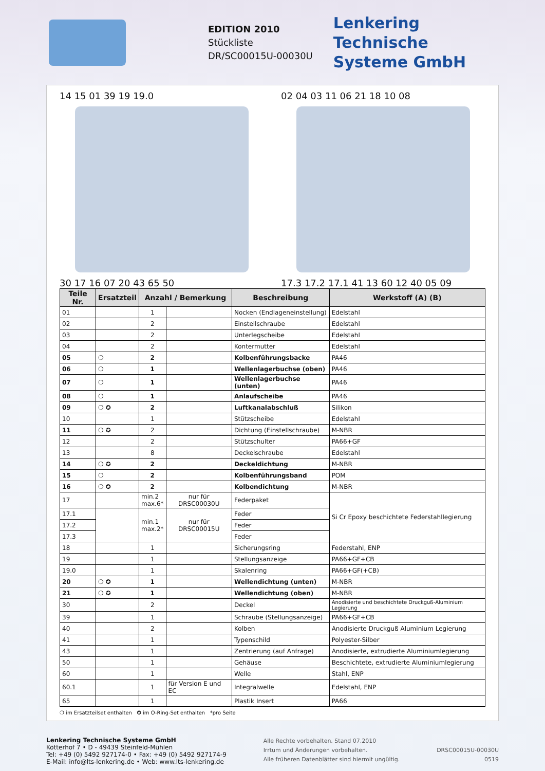EDITION 2010
Stückliste
DR/SC00015U-00030U
Lenkering
Technische
Systeme GmbH
14 15 01 39 19 19.0
30 17 16 07 20 43 65 50
02 04 03 11 06 21 18 10 08
17.3 17.2 17.1 41 13 60 12 40 05 09
| Teile Nr. | Ersatzteil | Anzahl / Bemerkung | | Beschreibung | Werkstoff (A) (B) |
| --- | --- | --- | --- | --- | --- |
| 01 | | 1 | | Nocken (Endlageneinstellung) | Edelstahl |
| 02 | | 2 | | Einstellschraube | Edelstahl |
| 03 | | 2 | | Unterlegscheibe | Edelstahl |
| 04 | | 2 | | Kontermutter | Edelstahl |
| 05 | ❍ | 2 | | Kolbenführungsbacke | PA46 |
| 06 | ❍ | 1 | | Wellenlagerbuchse (oben) | PA46 |
| 07 | ❍ | 1 | | Wellenlagerbuchse (unten) | PA46 |
| 08 | ❍ | 1 | | Anlaufscheibe | PA46 |
| 09 | ❍ ✪ | 2 | | Luftkanalabschluß | Silikon |
| 10 | | 1 | | Stützscheibe | Edelstahl |
| 11 | ❍ ✪ | 2 | | Dichtung (Einstellschraube) | M-NBR |
| 12 | | 2 | | Stützschulter | PA66+GF |
| 13 | | 8 | | Deckelschraube | Edelstahl |
| 14 | ❍ ✪ | 2 | | Deckeldichtung | M-NBR |
| 15 | ❍ | 2 | | Kolbenführungsband | POM |
| 16 | ❍ ✪ | 2 | | Kolbendichtung | M-NBR |
| 17 | | min.2 max.6* | nur für DRSC00030U | Federpaket | Si Cr Epoxy beschichtete Federstahllegierung |
| 17.1 | | min.1 max.2* | nur für DRSC00015U | Feder | |
| 17.2 | | | | Feder | |
| 17.3 | | | | Feder | |
| 18 | | 1 | | Sicherungsring | Federstahl, ENP |
| 19 | | 1 | | Stellungsanzeige | PA66+GF+CB |
| 19.0 | | 1 | | Skalenring | PA66+GF(+CB) |
| 20 | ❍ ✪ | 1 | | Wellendichtung (unten) | M-NBR |
| 21 | ❍ ✪ | 1 | | Wellendichtung (oben) | M-NBR |
| 30 | | 2 | | Deckel | Anodisierte und beschichtete Druckguß-Aluminium Legierung |
| 39 | | 1 | | Schraube (Stellungsanzeige) | PA66+GF+CB |
| 40 | | 2 | | Kolben | Anodisierte Druckguß Aluminium Legierung |
| 41 | | 1 | | Typenschild | Polyester-Silber |
| 43 | | 1 | | Zentrierung (auf Anfrage) | Anodisierte, extrudierte Aluminiumlegierung |
| 50 | | 1 | | Gehäuse | Beschichtete, extrudierte Aluminiumlegierung |
| 60 | | 1 | | Welle | Stahl, ENP |
| 60.1 | | 1 | für Version E und EC | Integralwelle | Edelstahl, ENP |
| 65 | | 1 | | Plastik Insert | PA66 |
❍ im Ersatzteilset enthalten ✪ im O-Ring-Set enthalten *pro Seite
Lenkering Technische Systeme GmbH
Kötterhof 7 • D - 49439 Steinfeld-Mühlen
Tel: +49 (0) 5492 927174-0 • Fax: +49 (0) 5492 927174-9
E-Mail: info@lts-lenkering.de • Web: www.lts-lenkering.de
Alle Rechte vorbehalten. Stand 07.2010
Irrtum und Änderungen vorbehalten.
Alle früheren Datenblätter sind hiermit ungültig.
DRSC00015U-00030U
0519